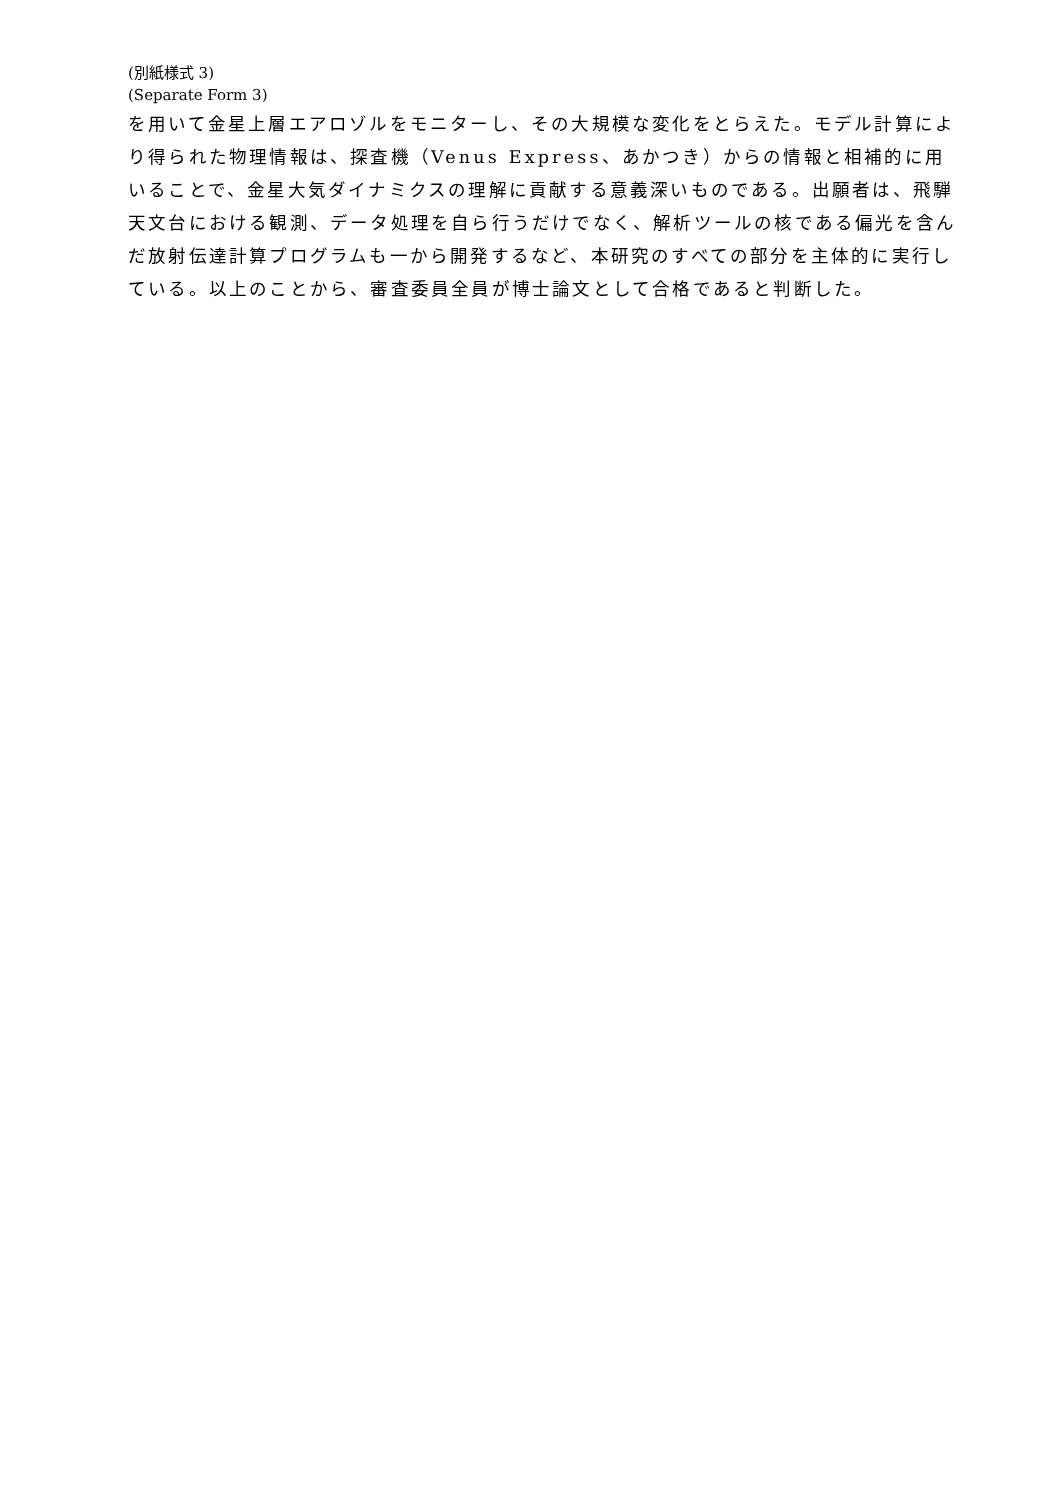(別紙様式 3)
(Separate Form 3)
を用いて金星上層エアロゾルをモニターし、その大規模な変化をとらえた。モデル計算により得られた物理情報は、探査機（Venus Express、あかつき）からの情報と相補的に用いることで、金星大気ダイナミクスの理解に貢献する意義深いものである。出願者は、飛騨天文台における観測、データ処理を自ら行うだけでなく、解析ツールの核である偏光を含んだ放射伝達計算プログラムも一から開発するなど、本研究のすべての部分を主体的に実行している。以上のことから、審査委員全員が博士論文として合格であると判断した。